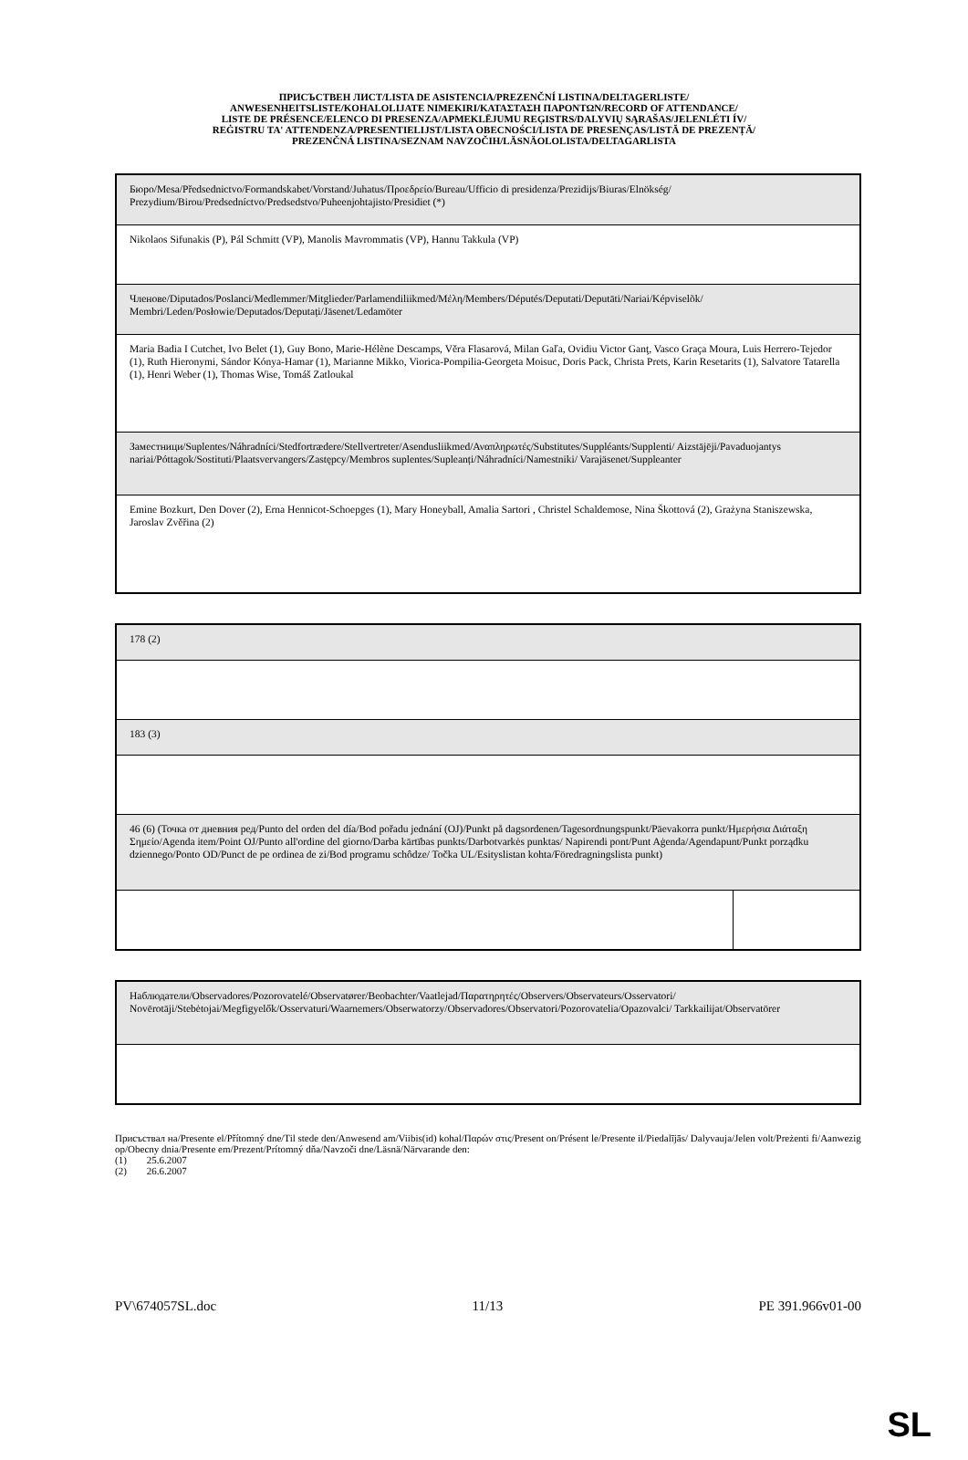ПРИСЪСТВЕН ЛИСТ/LISTA DE ASISTENCIA/PREZENČNÍ LISTINA/DELTAGERLISTE/
ANWESENHEITSLISTE/KOHALOLIJATE NIMEKIRI/ΚΑΤΑΣΤΑΣΗ ΠΑΡΟΝΤΩΝ/RECORD OF ATTENDANCE/
LISTE DE PRÉSENCE/ELENCO DI PRESENZA/APMEKLĒJUMU REĢISTRS/DALYVIŲ SĄRAŠAS/JELENLÉTI ÍV/
REĠISTRU TA' ATTENDENZA/PRESENTIELIJST/LISTA OBECNOŚCI/LISTA DE PRESENÇAS/LISTĂ DE PREZENȚĂ/
PREZENČNÁ LISTINA/SEZNAM NAVZOČIH/LÄSNÄOLOLISTA/DELTAGARLISTA
| Бюро/Mesa/Předsednictvo/Formandskabet/Vorstand/Juhatus/Προεδρείο/Bureau/Ufficio di presidenza/Prezidijs/Biuras/Elnökség/ Prezydium/Birou/Predsedníctvo/Predsedstvo/Puheenjohtajisto/Presidiet (*) |
| Nikolaos Sifunakis (P), Pál Schmitt (VP), Manolis Mavrommatis (VP), Hannu Takkula (VP) |
| Членове/Diputados/Poslanci/Medlemmer/Mitglieder/Parlamendiliikmed/Μέλη/Members/Députés/Deputati/Deputāti/Nariai/Képviselõk/ Membri/Leden/Posłowie/Deputados/Deputați/Jäsenet/Ledamöter |
| Maria Badia I Cutchet, Ivo Belet (1), Guy Bono, Marie-Hélène Descamps, Věra Flasarová, Milan Gaľa, Ovidiu Victor Ganţ, Vasco Graça Moura, Luis Herrero-Tejedor (1), Ruth Hieronymi, Sándor Kónya-Hamar (1), Marianne Mikko, Viorica-Pompilia-Georgeta Moisuc, Doris Pack, Christa Prets, Karin Resetarits (1), Salvatore Tatarella (1), Henri Weber (1), Thomas Wise, Tomáš Zatloukal |
| Заместници/Suplentes/Náhradníci/Stedfortrædere/Stellvertreter/Asendusliikmed/Αναπληρωτές/Substitutes/Suppléants/Supplenti/ Aizstājēji/Pavaduojantys nariai/Póttagok/Sostituti/Plaatsvervangers/Zastępcy/Membros suplentes/Supleanți/Náhradníci/Namestniki/ Varajäsenet/Suppleanter |
| Emine Bozkurt, Den Dover (2), Erna Hennicot-Schoepges (1), Mary Honeyball, Amalia Sartori , Christel Schaldemose, Nina Škottová (2), Grażyna Staniszewska, Jaroslav Zvěřina (2) |
| 178 (2) | |
| 183 (3) | |
| 46 (6) (Точка от дневния ред/Punto del orden del día/Bod pořadu jednání (OJ)/Punkt på dagsordenen/Tagesordnungspunkt/Päevakorra punkt/Ημερήσια Διάταξη Σημείο/Agenda item/Point OJ/Punto all'ordine del giorno/Darba kārtības punkts/Darbotvarkės punktas/ Napirendi pont/Punt Aġenda/Agendapunt/Punkt porządku dziennego/Ponto OD/Punct de pe ordinea de zi/Bod programu schôdze/ Točka UL/Esityslistan kohta/Föredragningslista punkt) | |
| Наблюдатели/Observadores/Pozorovatelé/Observatører/Beobachter/Vaatlejad/Παρατηρητές/Observers/Observateurs/Osservatori/ Novērotāji/Stebėtojai/Megfigyelők/Osservaturi/Waarnemers/Obserwatorzy/Observadores/Observatori/Pozorovatelia/Opazovalci/ Tarkkailijat/Observatörer |
Присъствал на/Presente el/Přítomný dne/Til stede den/Anwesend am/Viibis(id) kohal/Παρών στις/Present on/Présent le/Presente il/Piedalījās/ Dalyvauja/Jelen volt/Preżenti fi/Aanwezig op/Obecny dnia/Presente em/Prezent/Prítomný dňa/Navzoči dne/Läsnä/Närvarande den:
(1) 25.6.2007
(2) 26.6.2007
PV\674057SL.doc 11/13 PE 391.966v01-00
SL